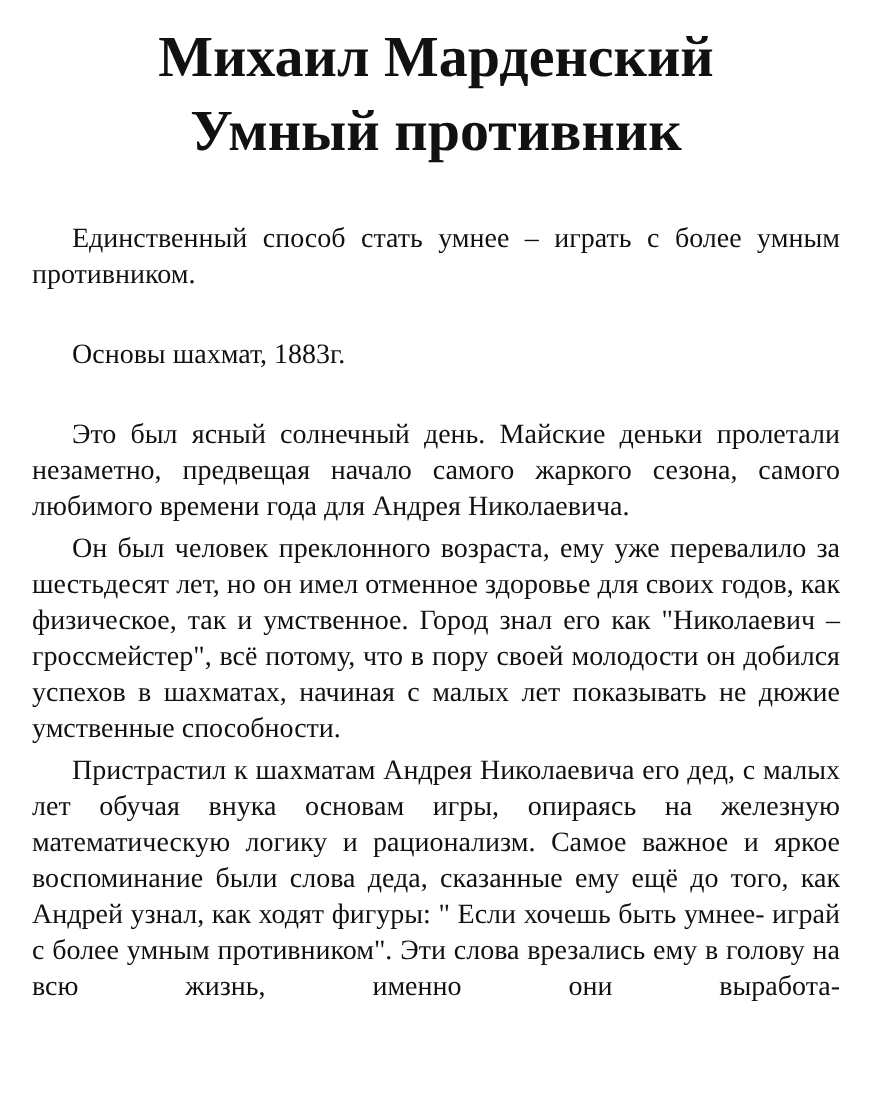Михаил Марденский
Умный противник
Единственный способ стать умнее – играть с более умным противником.
Основы шахмат, 1883г.
Это был ясный солнечный день. Майские деньки пролетали незаметно, предвещая начало самого жаркого сезона, самого любимого времени года для Андрея Николаевича.
Он был человек преклонного возраста, ему уже перевалило за шестьдесят лет, но он имел отменное здоровье для своих годов, как физическое, так и умственное. Город знал его как "Николаевич – гроссмейстер", всё потому, что в пору своей молодости он добился успехов в шахматах, начиная с малых лет показывать не дюжие умственные способности.
Пристрастил к шахматам Андрея Николаевича его дед, с малых лет обучая внука основам игры, опираясь на железную математическую логику и рационализм. Самое важное и яркое воспоминание были слова деда, сказанные ему ещё до того, как Андрей узнал, как ходят фигуры: " Если хочешь быть умнее- играй с более умным противником". Эти слова врезались ему в голову на всю жизнь, именно они выработа-